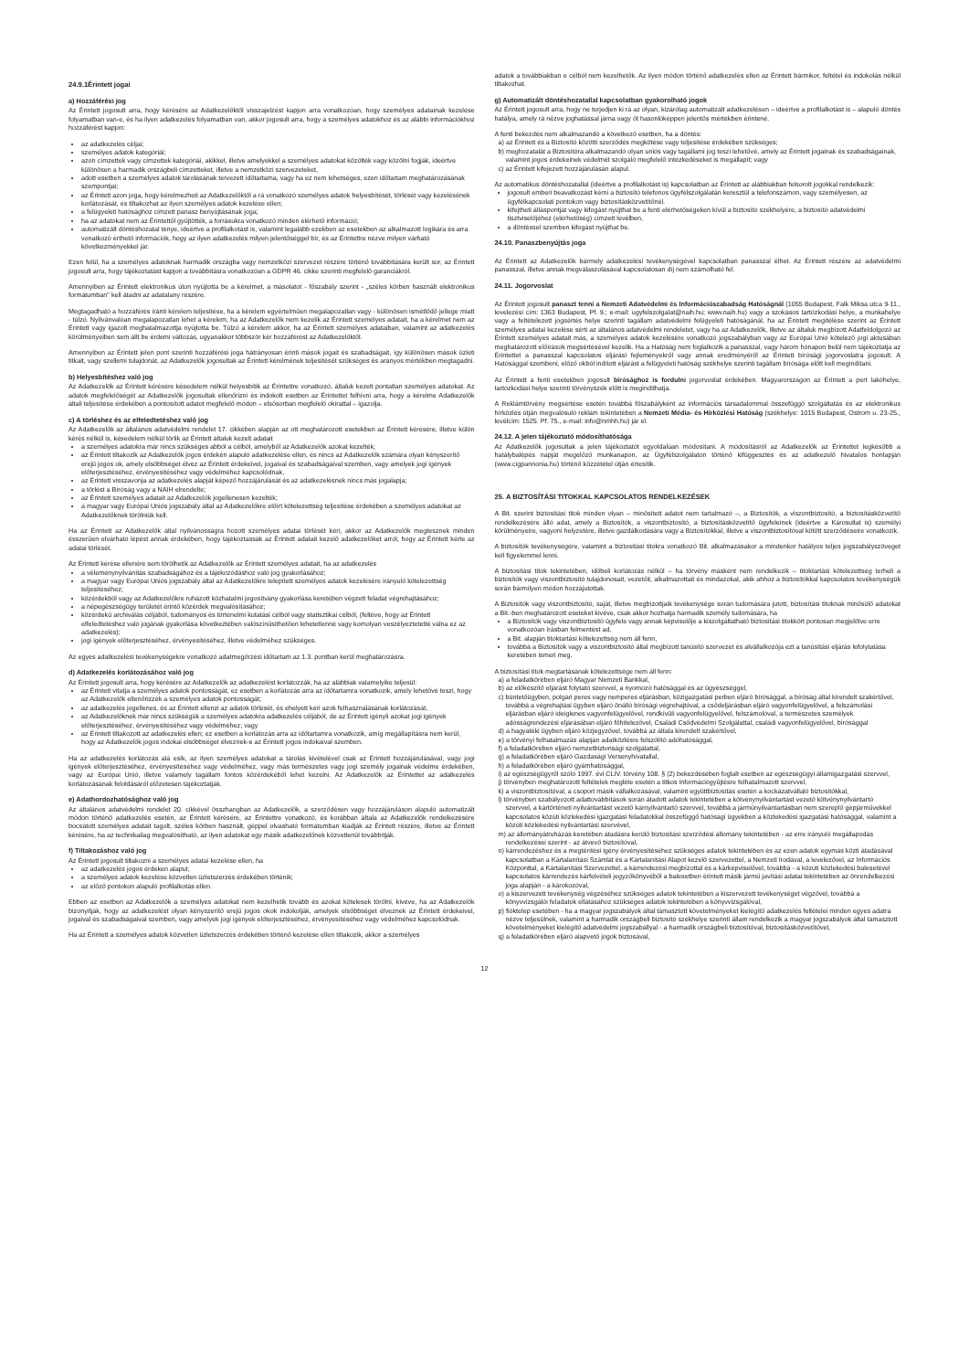24.9.1Érintett jogai
a) Hozzáférési jog
Az Érintett jogosult arra, hogy kérésére az Adatkezelőktől visszajelzést kapjon arra vonatkozóan, hogy személyes adatainak kezelése folyamatban van-e, és ha ilyen adatkezelés folyamatban van, akkor jogosult arra, hogy a személyes adatokhoz és az alábbi információkhoz hozzáférést kapjon:
az adatkezelés céljai;
személyes adatok kategóriái;
azon címzettek vagy címzettek kategóriái, akikkel, illetve amelyekkel a személyes adatokat közölték vagy közölni fogják, ideértve különösen a harmadik országbeli címzetteket, illetve a nemzetközi szervezeteket,
adott esetben a személyes adatok tárolásának tervezett időtartama, vagy ha ez nem lehetséges, ezen időtartam meghatározásának szempontjai;
az Érintett azon joga, hogy kérelmezheti az Adatkezelőktől a rá vonatkozó személyes adatok helyesbítését, törlését vagy kezelésének korlátozását, és tiltakozhat az ilyen személyes adatok kezelése ellen;
a felügyeleti hatósághoz címzett panasz benyújtásának joga;
ha az adatokat nem az Érintettől gyűjtötték, a forrásukra vonatkozó minden elérhető információ;
automatizált döntéshozatal ténye, ideértve a profilalkotást is, valamint legalább ezekben az esetekben az alkalmazott logikára és arra vonatkozó érthető információk, hogy az ilyen adatkezelés milyen jelentőséggel bír, és az Érintettre nézve milyen várható következményekkel jár.
Ezen felül, ha a személyes adatoknak harmadik országba vagy nemzetközi szervezet részére történő továbbítására került sor, az Érintett jogosult arra, hogy tájékoztatást kapjon a továbbításra vonatkozóan a GDPR 46. cikke szerinti megfelelő garanciákról.
Amennyiben az Érintett elektronikus úton nyújtotta be a kérelmet, a másolatot - főszabály szerint - „széles körben használt elektronikus formátumban" kell átadni az adatalany részére.
Megtagadható a hozzáférés iránti kérelem teljesítése, ha a kérelem egyértelműen megalapozatlan vagy - különösen ismétlődő jellege miatt - túlzó. Nyilvánvalóan megalapozatlan lehet a kérelem, ha az Adatkezelők nem kezelik az Érintett személyes adatait, ha a kérelmet nem az Érintett vagy igazolt meghatalmazottja nyújtotta be. Túlzó a kérelem akkor, ha az Érintett személyes adataiban, valamint az adatkezelés körülményeiben sem állt be érdemi változás, ugyanakkor többször kér hozzáférést az Adatkezelőktől.
Amennyiben az Érintett jelen pont szerinti hozzáférési joga hátrányosan érinti mások jogait és szabadságait, így különösen mások üzleti titkait, vagy szellemi tulajdonát, az Adatkezelők jogosultak az Érintett kérelmének teljesítését szükséges és arányos mértékben megtagadni.
b) Helyesbítéshez való jog
Az Adatkezelők az Érintett kérésére késedelem nélkül helyesbítik az Érintettre vonatkozó, általuk kezelt pontatlan személyes adatokat. Az adatok megfelelőségét az Adatkezelők jogosultak ellenőrizni és indokolt esetben az Érintettet felhívni arra, hogy a kérelme Adatkezelők általi teljesítése érdekében a pontosított adatot megfelelő módon – elsősorban megfelelő okirattal – igazolja.
c) A törléshez és az elfeledtetéshez való jog
Az Adatkezelők az általános adatvédelmi rendelet 17. cikkében alapján az ott meghatározott esetekben az Érintett kérésére, illetve külön kérés nélkül is, késedelem nélkül törlik az Érintett általuk kezelt adatait
a személyes adatokra már nincs szükséges abból a célból, amelyből az Adatkezelők azokat kezelték;
az Érintett tiltakozik az Adatkezelők jogos érdekén alapuló adatkezelése ellen, és nincs az Adatkezelők számára olyan kényszerítő erejű jogos ok, amely elsőbbséget élvez az Érintett érdekeivel, jogaival és szabadságaival szemben, vagy amelyek jogi igények előterjesztéséhez, érvényesítéséhez vagy védelméhez kapcsolódnak,
az Érintett visszavonja az adatkezelés alapját képező hozzájárulását és az adatkezelésnek nincs más jogalapja;
a törlést a Bíróság vagy a NAIH elrendelte;
az Érintett személyes adatait az Adatkezelők jogellenesen kezelték;
a magyar vagy Európai Uniós jogszabály által az Adatkezelőkre előírt kötelezettség teljesítése érdekében a személyes adatokat az Adatkezelőknek törölniük kell.
Ha az Érintett az Adatkezelők által nyilvánosságra hozott személyes adatai törlését kéri, akkor az Adatkezelők megtesznek minden ésszerűen elvárható lépést annak érdekében, hogy tájékoztassák az Érintett adatait kezelő adatkezelőket arról, hogy az Érintett kérte az adatai törlését.
Az Érintett kérése ellenére sem törölhetik az Adatkezelők az Érintett személyes adatait, ha az adatkezelés
a véleménynyilvánítás szabadságához és a tájékozódáshoz való jog gyakorlásához;
a magyar vagy Európai Uniós jogszabály által az Adatkezelőkre telepített személyes adatok kezelésére irányuló kötelezettség teljesítéséhez;
közérdekből vagy az Adatkezelőkre ruházott közhatalmi jogosítvány gyakorlása keretében végzett feladat végrehajtásához;
a népegészségügy területét érintő közérdek megvalósításához;
közérdekű archiválás céljából, tudományos és történelmi kutatási célból vagy statisztikai célból, (feltéve, hogy az Érintett elfeledtetéshez való jogának gyakorlása következtében valószínűsíthetően lehetetlenné vagy komolyan veszélyeztetetté válna ez az adatkezelés);
jogi igények előterjesztéséhez, érvényesítéséhez, illetve védelméhez szükséges.
Az egyes adatkezelési tevékenységekre vonatkozó adatmegőrzési időtartam az 1.3. pontban kerül meghatározásra.
d) Adatkezelés korlátozásához való jog
Az Érintett jogosult arra, hogy kérésére az Adatkezelők az adatkezelést korlátozzák, ha az alábbiak valamelyike teljesül:
az Érintett vitatja a személyes adatok pontosságát, ez esetben a korlátozás arra az időtartamra vonatkozik, amely lehetővé teszi, hogy az Adatkezelők ellenőrizzék a személyes adatok pontosságát;
az adatkezelés jogellenes, és az Érintett ellenzi az adatok törlését, és ehelyett kéri azok felhasználásának korlátozását,
az Adatkezelőknek már nincs szükségük a személyes adatokra adatkezelés céljából, de az Érintett igényli azokat jogi igények előterjesztéséhez, érvényesítéséhez vagy védelméhez; vagy
az Érintett tiltakozott az adatkezelés ellen; ez esetben a korlátozás arra az időtartamra vonatkozik, amíg megállapításra nem kerül, hogy az Adatkezelők jogos indokai elsőbbséget élveznek-e az Érintett jogos indokaival szemben.
Ha az adatkezelés korlátozás alá esik, az ilyen személyes adatokat a tárolás kivételével csak az Érintett hozzájárulásával, vagy jogi igények előterjesztéséhez, érvényesítéséhez vagy védelméhez, vagy más természetes vagy jogi személy jogainak védelme érdekében, vagy az Európai Unió, illetve valamely tagállam fontos közérdekéből lehet kezelni. Az Adatkezelők az Érintettet az adatkezelés korlátozásának feloldásáról előzetesen tájékoztatják.
e) Adathordozhatósághoz való jog
Az általános adatvédelmi rendelet 20. cikkével összhangban az Adatkezelők, a szerződésen vagy hozzájáruláson alapuló automatizált módon történő adatkezelés esetén, az Érintett kérésére, az Érintettre vonatkozó, és korábban általa az Adatkezelők rendelkezésére bocsátott személyes adatait tagolt, széles körben használt, géppel olvasható formátumban kiadják az Érintett részére, illetve az Érintett kérésére, ha az technikailag megvalósítható, az ilyen adatokat egy másik adatkezelőnek közvetlenül továbbítják.
f) Tiltakozáshoz való jog
Az Érintett jogosult tiltakozni a személyes adatai kezelése ellen, ha
az adatkezelés jogos érdeken alapul;
a személyes adatok kezelése közvetlen üzletszerzés érdekében történik;
az előző pontokon alapuló profilalkotás ellen.
Ebben az esetben az Adatkezelők a személyes adatokat nem kezelhetik tovább és azokat kötelesek törölni, kivéve, ha az Adatkezelők bizonyítják, hogy az adatkezelést olyan kényszerítő erejű jogos okok indokolják, amelyek elsőbbséget élveznek az Érintett érdekeivel, jogaival és szabadságaival szemben, vagy amelyek jogi igények előterjesztéséhez, érvényesítéséhez vagy védelméhez kapcsolódnak.
Ha az Érintett a személyes adatok közvetlen üzletszerzés érdekében történő kezelése ellen tiltakozik, akkor a személyes
adatok a továbbiakban e célból nem kezelhetők. Az ilyen módon történő adatkezelés ellen az Érintett bármikor, feltétel és indokolás nélkül tiltakozhat.
g) Automatizált döntéshozatallal kapcsolatban gyakorolható jogok
Az Érintett jogosult arra, hogy ne terjedjen ki rá az olyan, kizárólag automatizált adatkezelésen – ideértve a profilalkotást is – alapuló döntés hatálya, amely rá nézve joghatással járna vagy őt hasonlóképpen jelentős mértékben érintené.
A fenti bekezdés nem alkalmazandó a következő esetben, ha a döntés:
a) az Érintett és a Biztosító közötti szerződés megkötése vagy teljesítése érdekében szükséges;
b) meghozatalát a Biztosítóra alkalmazandó olyan uniós vagy tagállami jog teszi lehetővé, amely az Érintett jogainak és szabadságainak, valamint jogos érdekeinek védelmét szolgáló megfelelő intézkedéseket is megállapít; vagy
c) az Érintett kifejezett hozzájárulásán alapul.
Az automatikus döntéshozatallal (ideértve a profilalkotást is) kapcsolatban az Érintett az alábbiakban felsorolt jogokkal rendelkezik:
jogosult emberi beavatkozást kérni a biztosító telefonos ügyfélszolgálatán keresztül a telefonszámon, vagy személyesen, az ügyfélkapcsolati pontokon vagy biztosításközvetítőnél.
kifejtheti álláspontját vagy kifogást nyújthat be a fenti elérhetőségeken kívül a biztosító székhelyére, a biztosító adatvédelmi tisztviselőjéhez (elérhetőség) címzett levélben,
a döntéssel szemben kifogást nyújthat be.
24.10. Panaszbenyújtás joga
Az Érintett az Adatkezelők bármely adatkezelési tevékenységével kapcsolatban panasszal élhet. Az Érintett részére az adatvédelmi panasszal, illetve annak megválaszolásával kapcsolatosan díj nem számolható fel.
24.11. Jogorvoslat
Az Érintett jogosult panaszt tenni a Nemzeti Adatvédelmi és Információszabadság Hatóságnál (1055 Budapest, Falk Miksa utca 9-11., levelezési cím: 1363 Budapest, Pf. 9.; e-mail: ugyfelszolgalat@naih.hu; www.naih.hu) vagy a szokásos tartózkodási helye, a munkahelye vagy a feltételezett jogsértés helye szerinti tagállam adatvédelmi felügyeleti hatóságánál, ha az Érintett megítélése szerint az Érintett személyes adatai kezelése sérti az általános adatvédelmi rendeletet, vagy ha az Adatkezelők, illetve az általuk megbízott Adatfeldolgozó az Érintett személyes adatait más, a személyes adatok kezelésére vonatkozó jogszabályban vagy az Európai Unió kötelező jogi aktusában meghatározott előírások megsértésével kezelik. Ha a Hatóság nem foglalkozik a panasszal, vagy három hónapon belül nem tájékoztatja az Érintettet a panasszal kapcsolatos eljárási fejleményekről vagy annak eredményéről az Érintett bírósági jogorvoslatra jogosult. A Hatósággal szembeni, előző okból indított eljárást a felügyeleti hatóság székhelye szerinti tagállam bírósága előtt kell megindítani.
Az Érintett a fenti esetekben jogosult bírósághoz is fordulni jogorvoslat érdekében. Magyarországon az Érintett a pert lakóhelye, tartózkodási helye szerinti törvényszék előtt is megindíthatja.
A Reklámtörvény megsértése esetén továbbá főszabályként az információs társadalommal összefüggő szolgáltatás és az elektronikus hírközlés útján megvalósuló reklám tekintetében a Nemzeti Média- és Hírközlési Hatóság (székhelye: 1015 Budapest, Ostrom u. 23-25., levélcím: 1525. Pf. 75., e-mail: info@nmhh.hu) jár el.
24.12. A jelen tájékoztató módosíthatósága
Az Adatkezelők jogosultak a jelen tájékoztatót egyoldalúan módosítani. A módosításról az Adatkezelők az Érintettet legkésőbb a hatálybalépés napját megelőző munkanapon, az Ügyfélszolgálaton történő kifüggesztés és az adatkezelő hivatalos honlapján (www.cigpannonia.hu) történő közzététel útján értesítik.
25. A BIZTOSÍTÁSI TITOKKAL KAPCSOLATOS RENDELKEZÉSEK
A Bit. szerint biztosítási titok minden olyan – minősített adatot nem tartalmazó –, a Biztosítók, a viszontbiztosító, a biztosításközvetítő rendelkezésére álló adat, amely a Biztosítók, a viszontbiztosító, a biztosításközvetítő ügyfeleinek (ideértve a Károsultat is) személyi körülményeire, vagyoni helyzetére, illetve gazdálkodására vagy a Biztosítókkal, illetve a viszontbiztosítóval kötött szerződéseire vonatkozik.
A biztosítók tevékenységére, valamint a biztosítási titokra vonatkozó Bit. alkalmazásakor a mindenkor hatályos teljes jogszabályszöveget kell figyelemmel lenni.
A biztosítási titok tekintetében, időbeli korlátozás nélkül – ha törvény másként nem rendelkezik – titoktartási kötelezettség terheli a biztosítók vagy viszontbiztosító tulajdonosait, vezetőit, alkalmazottait és mindazokat, akik ahhoz a biztosítókkal kapcsolatos tevékenységük során bármilyen módon hozzájutottak.
A Biztosítók vagy viszontbiztosító, saját, illetve megbízottjaik tevékenysége során tudomására jutott, biztosítási titoknak minősülő adatokat a Bit.-ben meghatározott eseteket kivéve, csak akkor hozhatja harmadik személy tudomására, ha
a Biztosítók vagy viszontbiztosító ügyfele vagy annak képviselője a kiszolgáltatható biztosítási titokkört pontosan megjelölve erre vonatkozóan írásban felmentést ad,
a Bit. alapján titoktartási kötelezettség nem áll fenn,
továbbá a Biztosítók vagy a viszontbiztosító által megbízott tanúsító szervezet és alvállalkozója ezt a tanúsítási eljárás lefolytatása keretében ismeri meg.
A biztosítási titok megtartásának kötelezettsége nem áll fenn:
a) a feladatkörében eljáró Magyar Nemzeti Bankkal,
b) az előkészítő eljárást folytató szervvel, a nyomozó hatósággal és az ügyészséggel,
c) büntetőügyben, polgári peres vagy nemperes eljárásban, közigazgatási perben eljáró bírósággal, a bíróság által kirendelt szakértővel, továbbá a végrehajtási ügyben eljáró önálló bírósági végrehajtóval, a csődeljárásban eljáró vagyonfelügyelővel, a felszámolási eljárásban eljáró ideiglenes vagyonfelügyelővel, rendkívüli vagyonfelügyelővel, felszámolóval, a természetes személyek adósságrendezési eljárásában eljáró főhitelezővel, Családi Csődvédelmi Szolgálattal, családi vagyonfelügyelővel, bírósággal
d) a hagyatéki ügyben eljáró közjegyzővel, továbbá az általa kirendelt szakértővel,
e) a törvényi felhatalmazás alapján adatközlésre felszólító adóhatósággal,
f) a feladatkörében eljáró nemzetbiztonsági szolgálattal,
g) a feladatkörében eljáró Gazdasági Versenyhivatallal,
h) a feladatkörében eljáró gyámhatósággal,
i) az egészségügyről szóló 1997. évi CLIV. törvény 108. § (2) bekezdésében foglalt esetben az egészségügyi államigazgatási szervvel,
j) törvényben meghatározott feltételek megléte esetén a titkos információgyűjtésre felhatalmazott szervvel,
k) a viszontbiztosítóval, a csoport másik vállalkozásával, valamint együttbiztosítás esetén a kockázatvállaló biztosítókkal,
l) törvényben szabályozott adattovábbítások során átadott adatok tekintetében a kötvénynyilvántartást vezető kötvénynyilvántartó szervvel, a kártörténeti nyilvántartást vezető kárnyilvántartó szervvel, továbbá a járműnyilvántartásban nem szereplő gépjárművekkel kapcsolatos közúti közlekedési igazgatási feladatokkal összefüggő hatósági ügyekben a közlekedési igazgatási hatósággal, valamint a közúti közlekedési nyilvántartási szervével,
m) az állományátruházás keretében átadásra kerülő biztosítási szerződési állomány tekintetében - az erre irányuló megállapodás rendelkezései szerint - az átvevő biztosítóval,
n) kárrendezéshez és a megtérítési igény érvényesítéséhez szükséges adatok tekintetében és az ezen adatok egymás közti átadásával kapcsolatban a Kártalanítási Számlát és a Kártalanítási Alapot kezelő szervezettel, a Nemzeti Irodával, a levelezővel, az Információs Központtal, a Kártalanítási Szervezettel, a kárrendezési megbízottal és a kárképviselővel, továbbá - a közúti közlekedési balesetével kapcsolatos kárrendezés kárfelvételi jegyzőkönyvéből a balesetben érintett másik jármű javítási adatai tekintetében az önrendelkezési joga alapján - a károkozóval,
o) a kiszervezett tevékenység végzéséhez szükséges adatok tekintetében a kiszervezett tevékenységet végzővel, továbbá a könyvvizsgálói feladatok ellátásához szükséges adatok tekintetében a könyvvizsgálóval,
p) fióktelep esetében - ha a magyar jogszabályok által támasztott követelményeket kielégítő adatkezelés feltételei minden egyes adatra nézve teljesülnek, valamint a harmadik országbeli biztosító székhelye szerinti állam rendelkezik a magyar jogszabályok által támasztott követelményeket kielégítő adatvédelmi jogszabállyal - a harmadik országbeli biztosítóval, biztosításközvetítővel,
q) a feladatkörében eljáró alapvető jogok biztosával,
12